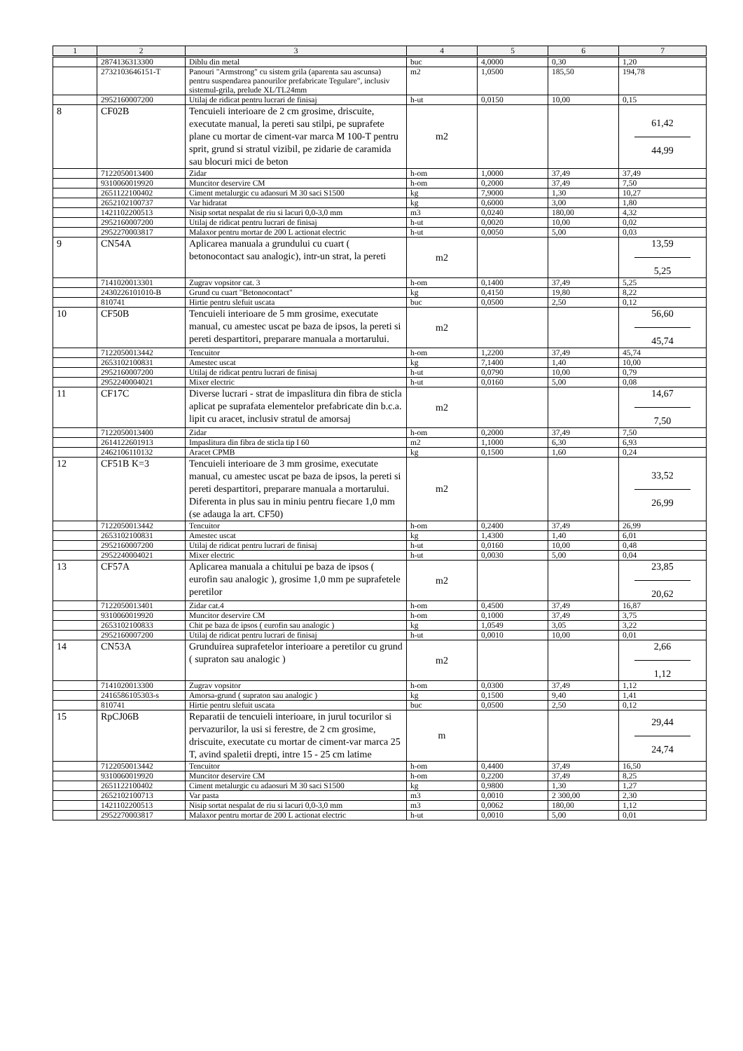| 1 | 2 | 3 | 4 | 5 | 6 | 7 |
| --- | --- | --- | --- | --- | --- | --- |
| | 2874136313300 | Diblu din metal | buc | 4,0000 | 0,30 | 1,20 |
| | 2732103646151-T | Panouri "Armstrong" cu sistem grila (aparenta sau ascunsa) pentru suspendarea panourilor prefabricate Tegulare", inclusiv sistemul-grila, prelude XL/TL24mm | m2 | 1,0500 | 185,50 | 194,78 |
| | 2952160007200 | Utilaj de ridicat pentru lucrari de finisaj | h-ut | 0,0150 | 10,00 | 0,15 |
| 8 | CF02B | Tencuieli interioare de 2 cm grosime, driscuite, executate manual, la pereti sau stilpi, pe suprafete plane cu mortar de ciment-var marca M 100-T pentru sprit, grund si stratul vizibil, pe zidarie de caramida sau blocuri mici de beton | m2 | | | 61,42 44,99 |
| | 7122050013400 | Zidar | h-om | 1,0000 | 37,49 | 37,49 |
| | 9310060019920 | Muncitor deservire CM | h-om | 0,2000 | 37,49 | 7,50 |
| | 2651122100402 | Ciment metalurgic cu adaosuri M 30 saci S1500 | kg | 7,9000 | 1,30 | 10,27 |
| | 2652102100737 | Var hidratat | kg | 0,6000 | 3,00 | 1,80 |
| | 1421102200513 | Nisip sortat nespalat de riu si lacuri 0,0-3,0 mm | m3 | 0,0240 | 180,00 | 4,32 |
| | 2952160007200 | Utilaj de ridicat pentru lucrari de finisaj | h-ut | 0,0020 | 10,00 | 0,02 |
| | 2952270003817 | Malaxor pentru mortar de 200 L actionat electric | h-ut | 0,0050 | 5,00 | 0,03 |
| 9 | CN54A | Aplicarea manuala a grundului cu cuart ( betonocontact sau analogic), intr-un strat, la pereti | m2 | | | 13,59 5,25 |
| | 7141020013301 | Zugrav vopsitor cat. 3 | h-om | 0,1400 | 37,49 | 5,25 |
| | 2430226101010-B | Grund cu cuart "Betonocontact" | kg | 0,4150 | 19,80 | 8,22 |
| | 810741 | Hirtie pentru slefuit uscata | buc | 0,0500 | 2,50 | 0,12 |
| 10 | CF50B | Tencuieli interioare de 5 mm grosime, executate manual, cu amestec uscat pe baza de ipsos, la pereti si pereti despartitori, preparare manuala a mortarului. | m2 | | | 56,60 45,74 |
| | 7122050013442 | Tencuitor | h-om | 1,2200 | 37,49 | 45,74 |
| | 2653102100831 | Amestec uscat | kg | 7,1400 | 1,40 | 10,00 |
| | 2952160007200 | Utilaj de ridicat pentru lucrari de finisaj | h-ut | 0,0790 | 10,00 | 0,79 |
| | 2952240004021 | Mixer electric | h-ut | 0,0160 | 5,00 | 0,08 |
| 11 | CF17C | Diverse lucrari - strat de impaslitura din fibra de sticla aplicat pe suprafata elementelor prefabricate din b.c.a. lipit cu aracet, inclusiv stratul de amorsaj | m2 | | | 14,67 7,50 |
| | 7122050013400 | Zidar | h-om | 0,2000 | 37,49 | 7,50 |
| | 2614122601913 | Impaslitura din fibra de sticla tip I 60 | m2 | 1,1000 | 6,30 | 6,93 |
| | 2462106110132 | Aracet CPMB | kg | 0,1500 | 1,60 | 0,24 |
| 12 | CF51B K=3 | Tencuieli interioare de 3 mm grosime, executate manual, cu amestec uscat pe baza de ipsos, la pereti si pereti despartitori, preparare manuala a mortarului. Diferenta in plus sau in miniu pentru fiecare 1,0 mm (se adauga la art. CF50) | m2 | | | 33,52 26,99 |
| | 7122050013442 | Tencuitor | h-om | 0,2400 | 37,49 | 26,99 |
| | 2653102100831 | Amestec uscat | kg | 1,4300 | 1,40 | 6,01 |
| | 2952160007200 | Utilaj de ridicat pentru lucrari de finisaj | h-ut | 0,0160 | 10,00 | 0,48 |
| | 2952240004021 | Mixer electric | h-ut | 0,0030 | 5,00 | 0,04 |
| 13 | CF57A | Aplicarea manuala a chitului pe baza de ipsos ( eurofin sau analogic ), grosime 1,0 mm pe suprafetele peretilor | m2 | | | 23,85 20,62 |
| | 7122050013401 | Zidar cat.4 | h-om | 0,4500 | 37,49 | 16,87 |
| | 9310060019920 | Muncitor deservire CM | h-om | 0,1000 | 37,49 | 3,75 |
| | 2653102100833 | Chit pe baza de ipsos ( eurofin sau analogic ) | kg | 1,0549 | 3,05 | 3,22 |
| | 2952160007200 | Utilaj de ridicat pentru lucrari de finisaj | h-ut | 0,0010 | 10,00 | 0,01 |
| 14 | CN53A | Grunduirea suprafetelor interioare a peretilor cu grund ( supraton sau analogic ) | m2 | | | 2,66 1,12 |
| | 7141020013300 | Zugrav vopsitor | h-om | 0,0300 | 37,49 | 1,12 |
| | 2416586105303-s | Amorsa-grund ( supraton sau analogic ) | kg | 0,1500 | 9,40 | 1,41 |
| | 810741 | Hirtie pentru slefuit uscata | buc | 0,0500 | 2,50 | 0,12 |
| 15 | RpCJ06B | Reparatii de tencuieli interioare, in jurul tocurilor si pervazurilor, la usi si ferestre, de 2 cm grosime, driscuite, executate cu mortar de ciment-var marca 25 T, avind spaletii drepti, intre 15 - 25 cm latime | m | | | 29,44 24,74 |
| | 7122050013442 | Tencuitor | h-om | 0,4400 | 37,49 | 16,50 |
| | 9310060019920 | Muncitor deservire CM | h-om | 0,2200 | 37,49 | 8,25 |
| | 2651122100402 | Ciment metalurgic cu adaosuri M 30 saci S1500 | kg | 0,9800 | 1,30 | 1,27 |
| | 2652102100713 | Var pasta | m3 | 0,0010 | 2 300,00 | 2,30 |
| | 1421102200513 | Nisip sortat nespalat de riu si lacuri 0,0-3,0 mm | m3 | 0,0062 | 180,00 | 1,12 |
| | 2952270003817 | Malaxor pentru mortar de 200 L actionat electric | h-ut | 0,0010 | 5,00 | 0,01 |